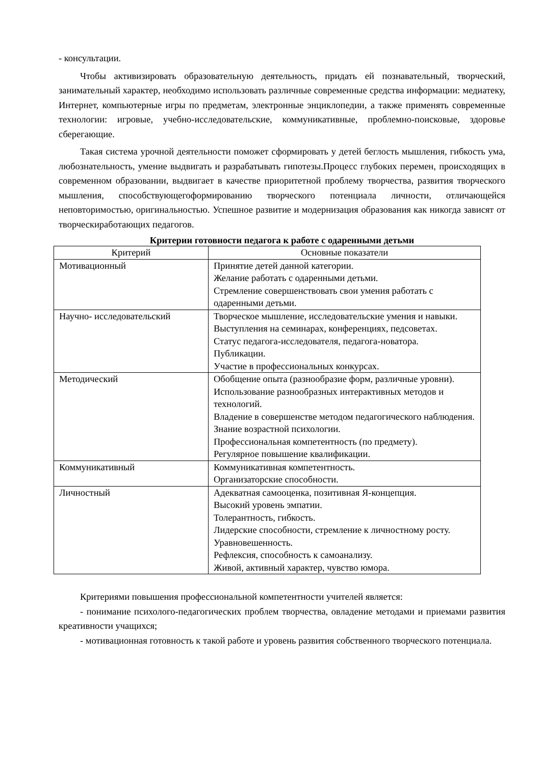- консультации.
Чтобы активизировать образовательную деятельность, придать ей познавательный, творческий, занимательный характер, необходимо использовать различные современные средства информации: медиатеку, Интернет, компьютерные игры по предметам, электронные энциклопедии, а также применять современные технологии: игровые, учебно-исследовательские, коммуникативные, проблемно-поисковые, здоровье сберегающие.
Такая система урочной деятельности поможет сформировать у детей беглость мышления, гибкость ума, любознательность, умение выдвигать и разрабатывать гипотезы.Процесс глубоких перемен, происходящих в современном образовании, выдвигает в качестве приоритетной проблему творчества, развития творческого мышления, способствующегоформированию творческого потенциала личности, отличающейся неповторимостью, оригинальностью. Успешное развитие и модернизация образования как никогда зависят от творческиработающих педагогов.
Критерии готовности педагога к работе с одаренными детьми
| Критерий | Основные показатели |
| --- | --- |
| Мотивационный | Принятие детей данной категории. Желание работать с одаренными детьми. Стремление совершенствовать свои умения работать с одаренными детьми. |
| Научно- исследовательский | Творческое мышление, исследовательские умения и навыки. Выступления на семинарах, конференциях, педсоветах. Статус педагога-исследователя, педагога-новатора. Публикации. Участие в профессиональных конкурсах. |
| Методический | Обобщение опыта (разнообразие форм, различные уровни). Использование разнообразных интерактивных методов и технологий. Владение в совершенстве методом педагогического наблюдения. Знание возрастной психологии. Профессиональная компетентность (по предмету). Регулярное повышение квалификации. |
| Коммуникативный | Коммуникативная компетентность. Организаторские способности. |
| Личностный | Адекватная самооценка, позитивная Я-концепция. Высокий уровень эмпатии. Толерантность, гибкость. Лидерские способности, стремление к личностному росту. Уравновешенность. Рефлексия, способность к самоанализу. Живой, активный характер, чувство юмора. |
Критериями повышения профессиональной компетентности учителей является:
- понимание психолого-педагогических проблем творчества, овладение методами и приемами развития креативности учащихся;
- мотивационная готовность к такой работе и уровень развития собственного творческого потенциала.